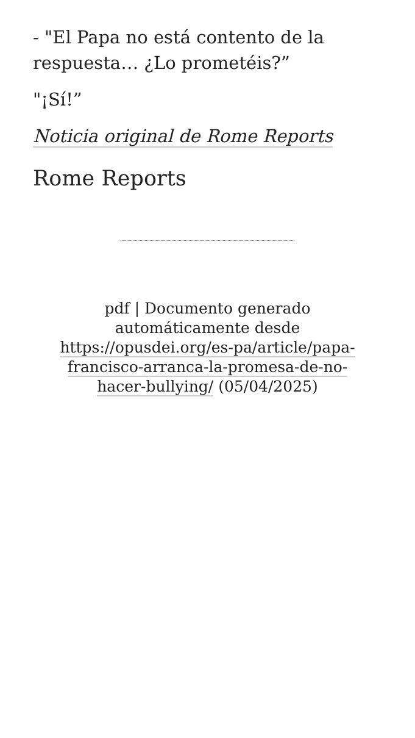- "El Papa no está contento de la respuesta… ¿Lo prometéis?”
"¡Sí!”
Noticia original de Rome Reports
Rome Reports
pdf | Documento generado automáticamente desde https://opusdei.org/es-pa/article/papa-francisco-arranca-la-promesa-de-no-hacer-bullying/ (05/04/2025)